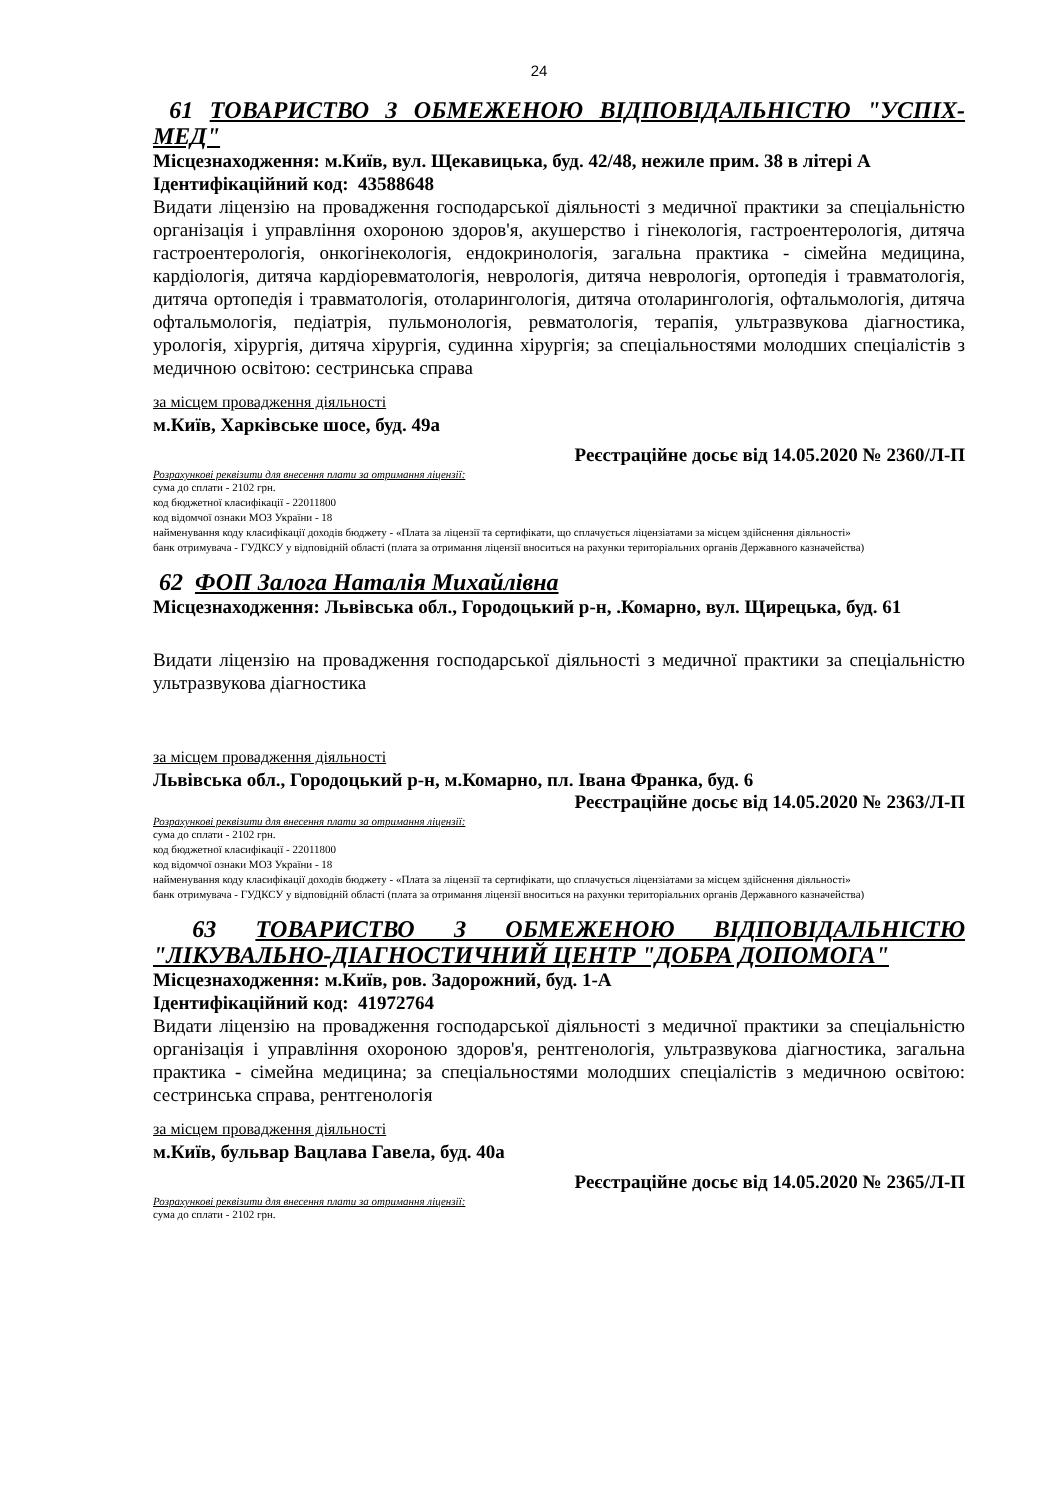24
61 ТОВАРИСТВО З ОБМЕЖЕНОЮ ВІДПОВІДАЛЬНІСТЮ "УСПІХ-МЕД"
Місцезнаходження: м.Київ, вул. Щекавицька, буд. 42/48, нежиле прим. 38 в літері А
Ідентифікаційний код: 43588648
Видати ліцензію на провадження господарської діяльності з медичної практики за спеціальністю організація і управління охороною здоров'я, акушерство і гінекологія, гастроентерологія, дитяча гастроентерологія, онкогінекологія, ендокринологія, загальна практика - сімейна медицина, кардіологія, дитяча кардіоревматологія, неврологія, дитяча неврологія, ортопедія і травматологія, дитяча ортопедія і травматологія, отоларингологія, дитяча отоларингологія, офтальмологія, дитяча офтальмологія, педіатрія, пульмонологія, ревматологія, терапія, ультразвукова діагностика, урологія, хірургія, дитяча хірургія, судинна хірургія; за спеціальностями молодших спеціалістів з медичною освітою: сестринська справа
за місцем провадження діяльності
м.Київ, Харківське шосе, буд. 49а
Реєстраційне досьє від 14.05.2020 № 2360/Л-П
Розрахункові реквізити для внесення плати за отримання ліцензії:
сума до сплати - 2102 грн.
код бюджетної класифікації - 22011800
код відомчої ознаки МОЗ України - 18
найменування коду класифікації доходів бюджету - «Плата за ліцензії та сертифікати, що сплачується ліцензіатами за місцем здійснення діяльності»
банк отримувача - ГУДКСУ у відповідній області (плата за отримання ліцензії вноситься на рахунки територіальних органів Державного казначейства)
62 ФОП Залога Наталія Михайлівна
Місцезнаходження: Львівська обл., Городоцький р-н, .Комарно, вул. Щирецька, буд. 61
Видати ліцензію на провадження господарської діяльності з медичної практики за спеціальністю ультразвукова діагностика
за місцем провадження діяльності
Львівська обл., Городоцький р-н, м.Комарно, пл. Івана Франка, буд. 6
Реєстраційне досьє від 14.05.2020 № 2363/Л-П
Розрахункові реквізити для внесення плати за отримання ліцензії:
сума до сплати - 2102 грн.
код бюджетної класифікації - 22011800
код відомчої ознаки МОЗ України - 18
найменування коду класифікації доходів бюджету - «Плата за ліцензії та сертифікати, що сплачується ліцензіатами за місцем здійснення діяльності»
банк отримувача - ГУДКСУ у відповідній області (плата за отримання ліцензії вноситься на рахунки територіальних органів Державного казначейства)
63 ТОВАРИСТВО З ОБМЕЖЕНОЮ ВІДПОВІДАЛЬНІСТЮ "ЛІКУВАЛЬНО-ДІАГНОСТИЧНИЙ ЦЕНТР "ДОБРА ДОПОМОГА"
Місцезнаходження: м.Київ, ров. Задорожний, буд. 1-А
Ідентифікаційний код: 41972764
Видати ліцензію на провадження господарської діяльності з медичної практики за спеціальністю організація і управління охороною здоров'я, рентгенологія, ультразвукова діагностика, загальна практика - сімейна медицина; за спеціальностями молодших спеціалістів з медичною освітою: сестринська справа, рентгенологія
за місцем провадження діяльності
м.Київ, бульвар Вацлава Гавела, буд. 40а
Реєстраційне досьє від 14.05.2020 № 2365/Л-П
Розрахункові реквізити для внесення плати за отримання ліцензії:
сума до сплати - 2102 грн.